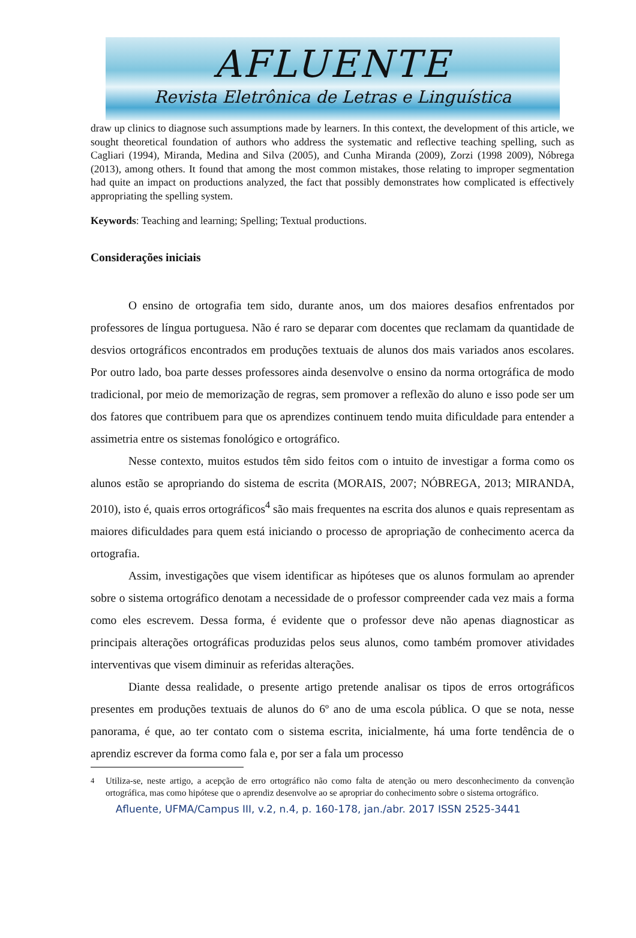AFLUENTE
Revista Eletrônica de Letras e Linguística
draw up clinics to diagnose such assumptions made by learners. In this context, the development of this article, we sought theoretical foundation of authors who address the systematic and reflective teaching spelling, such as Cagliari (1994), Miranda, Medina and Silva (2005), and Cunha Miranda (2009), Zorzi (1998 2009), Nóbrega (2013), among others. It found that among the most common mistakes, those relating to improper segmentation had quite an impact on productions analyzed, the fact that possibly demonstrates how complicated is effectively appropriating the spelling system.
Keywords: Teaching and learning; Spelling; Textual productions.
Considerações iniciais
O ensino de ortografia tem sido, durante anos, um dos maiores desafios enfrentados por professores de língua portuguesa. Não é raro se deparar com docentes que reclamam da quantidade de desvios ortográficos encontrados em produções textuais de alunos dos mais variados anos escolares. Por outro lado, boa parte desses professores ainda desenvolve o ensino da norma ortográfica de modo tradicional, por meio de memorização de regras, sem promover a reflexão do aluno e isso pode ser um dos fatores que contribuem para que os aprendizes continuem tendo muita dificuldade para entender a assimetria entre os sistemas fonológico e ortográfico.
Nesse contexto, muitos estudos têm sido feitos com o intuito de investigar a forma como os alunos estão se apropriando do sistema de escrita (MORAIS, 2007; NÓBREGA, 2013; MIRANDA, 2010), isto é, quais erros ortográficos<sup>4</sup> são mais frequentes na escrita dos alunos e quais representam as maiores dificuldades para quem está iniciando o processo de apropriação de conhecimento acerca da ortografia.
Assim, investigações que visem identificar as hipóteses que os alunos formulam ao aprender sobre o sistema ortográfico denotam a necessidade de o professor compreender cada vez mais a forma como eles escrevem. Dessa forma, é evidente que o professor deve não apenas diagnosticar as principais alterações ortográficas produzidas pelos seus alunos, como também promover atividades interventivas que visem diminuir as referidas alterações.
Diante dessa realidade, o presente artigo pretende analisar os tipos de erros ortográficos presentes em produções textuais de alunos do 6º ano de uma escola pública. O que se nota, nesse panorama, é que, ao ter contato com o sistema escrita, inicialmente, há uma forte tendência de o aprendiz escrever da forma como fala e, por ser a fala um processo
<sup>4</sup> Utiliza-se, neste artigo, a acepção de erro ortográfico não como falta de atenção ou mero desconhecimento da convenção ortográfica, mas como hipótese que o aprendiz desenvolve ao se apropriar do conhecimento sobre o sistema ortográfico.
Afluente, UFMA/Campus III, v.2, n.4, p. 160-178, jan./abr. 2017 ISSN 2525-3441